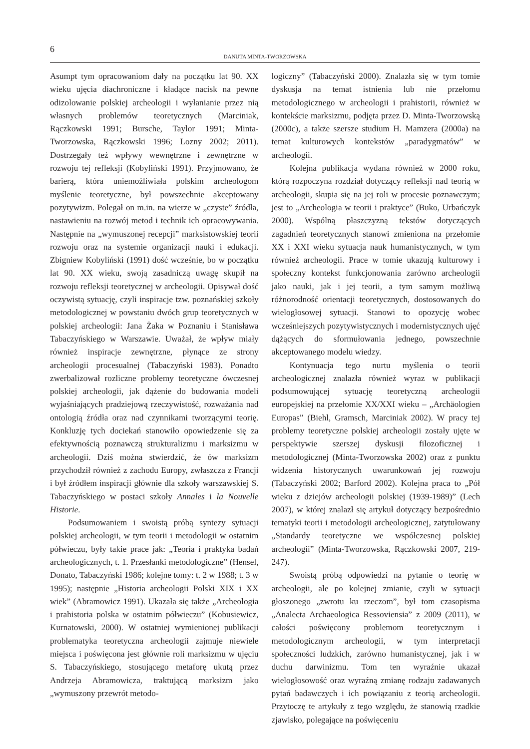6
DANUTA MINTA-TWORZOWSKA
Asumpt tym opracowaniom dały na początku lat 90. XX wieku ujęcia diachroniczne i kładące nacisk na pewne odizolowanie polskiej archeologii i wyłanianie przez nią własnych problemów teoretycznych (Marciniak, Rączkowski 1991; Bursche, Taylor 1991; Minta-Tworzowska, Rączkowski 1996; Lozny 2002; 2011). Dostrzegały też wpływy wewnętrzne i zewnętrzne w rozwoju tej refleksji (Kobyliński 1991). Przyjmowano, że barierą, która uniemożliwiała polskim archeologom myślenie teoretyczne, był powszechnie akceptowany pozytywizm. Polegał on m.in. na wierze w „czyste” źródła, nastawieniu na rozwój metod i technik ich opracowywania. Następnie na „wymuszonej recepcji” marksistowskiej teorii rozwoju oraz na systemie organizacji nauki i edukacji. Zbigniew Kobyliński (1991) dość wcześnie, bo w początku lat 90. XX wieku, swoją zasadniczą uwagę skupił na rozwoju refleksji teoretycznej w archeologii. Opisywał dość oczywistą sytuację, czyli inspiracje tzw. poznańskiej szkoły metodologicznej w powstaniu dwóch grup teoretycznych w polskiej archeologii: Jana Żaka w Poznaniu i Stanisława Tabaczyńskiego w Warszawie. Uważał, że wpływ miały również inspiracje zewnętrzne, płynące ze strony archeologii procesualnej (Tabaczyński 1983). Ponadto zwerbalizował rozliczne problemy teoretyczne ówczesnej polskiej archeologii, jak dążenie do budowania modeli wyjaśniających pradziejową rzeczywistość, rozważania nad ontologią źródła oraz nad czynnikami tworzącymi teorię. Konkluzję tych dociekań stanowiło opowiedzenie się za efektywnością poznawczą strukturalizmu i marksizmu w archeologii. Dziś można stwierdzić, że ów marksizm przychodził również z zachodu Europy, zwłaszcza z Francji i był źródłem inspiracji głównie dla szkoły warszawskiej S. Tabaczyńskiego w postaci szkoły Annales i la Nouvelle Historie.
Podsumowaniem i swoistą próbą syntezy sytuacji polskiej archeologii, w tym teorii i metodologii w ostatnim półwieczu, były takie prace jak: „Teoria i praktyka badań archeologicznych, t. 1. Przesłanki metodologiczne” (Hensel, Donato, Tabaczyński 1986; kolejne tomy: t. 2 w 1988; t. 3 w 1995); następnie „Historia archeologii Polski XIX i XX wiek” (Abramowicz 1991). Ukazała się także „Archeologia i prahistoria polska w ostatnim półwieczu” (Kobusiewicz, Kurnatowski, 2000). W ostatniej wymienionej publikacji problematyka teoretyczna archeologii zajmuje niewiele miejsca i poświęcona jest głównie roli marksizmu w ujęciu S. Tabaczyńskiego, stosującego metaforę ukutą przez Andrzeja Abramowicza, traktującą marksizm jako „wymuszony przewrót metodo-
logiczny” (Tabaczyński 2000). Znalazła się w tym tomie dyskusja na temat istnienia lub nie przełomu metodologicznego w archeologii i prahistorii, również w kontekście marksizmu, podjęta przez D. Minta-Tworzowską (2000c), a także szersze studium H. Mamzera (2000a) na temat kulturowych kontekstów „paradygmatów” w archeologii.
Kolejna publikacja wydana również w 2000 roku, którą rozpoczyna rozdział dotyczący refleksji nad teorią w archeologii, skupia się na jej roli w procesie poznawczym; jest to „Archeologia w teorii i praktyce” (Buko, Urbańczyk 2000). Wspólną płaszczyzną tekstów dotyczących zagadnień teoretycznych stanowi zmieniona na przełomie XX i XXI wieku sytuacja nauk humanistycznych, w tym również archeologii. Prace w tomie ukazują kulturowy i społeczny kontekst funkcjonowania zarówno archeologii jako nauki, jak i jej teorii, a tym samym możliwą różnorodność orientacji teoretycznych, dostosowanych do wielogłosowej sytuacji. Stanowi to opozycję wobec wcześniejszych pozytywistycznych i modernistycznych ujęć dążących do sformułowania jednego, powszechnie akceptowanego modelu wiedzy.
Kontynuacja tego nurtu myślenia o teorii archeologicznej znalazła również wyraz w publikacji podsumowującej sytuację teoretyczną archeologii europejskiej na przełomie XX/XXI wieku – „Archäologien Europas” (Biehl, Gramsch, Marciniak 2002). W pracy tej problemy teoretyczne polskiej archeologii zostały ujęte w perspektywie szerszej dyskusji filozoficznej i metodologicznej (Minta-Tworzowska 2002) oraz z punktu widzenia historycznych uwarunkowań jej rozwoju (Tabaczyński 2002; Barford 2002). Kolejna praca to „Pół wieku z dziejów archeologii polskiej (1939-1989)” (Lech 2007), w której znalazł się artykuł dotyczący bezpośrednio tematyki teorii i metodologii archeologicznej, zatytułowany „Standardy teoretyczne we współczesnej polskiej archeologii” (Minta-Tworzowska, Rączkowski 2007, 219-247).
Swoistą próbą odpowiedzi na pytanie o teorię w archeologii, ale po kolejnej zmianie, czyli w sytuacji głoszonego „zwrotu ku rzeczom”, był tom czasopisma „Analecta Archaeologica Ressoviensia” z 2009 (2011), w całości poświęcony problemom teoretycznym i metodologicznym archeologii, w tym interpretacji społeczności ludzkich, zarówno humanistycznej, jak i w duchu darwinizmu. Tom ten wyraźnie ukazał wielogłosowość oraz wyraźną zmianę rodzaju zadawanych pytań badawczych i ich powiązaniu z teorią archeologii. Przytoczę te artykuły z tego względu, że stanowią rzadkie zjawisko, polegające na poświęceniu